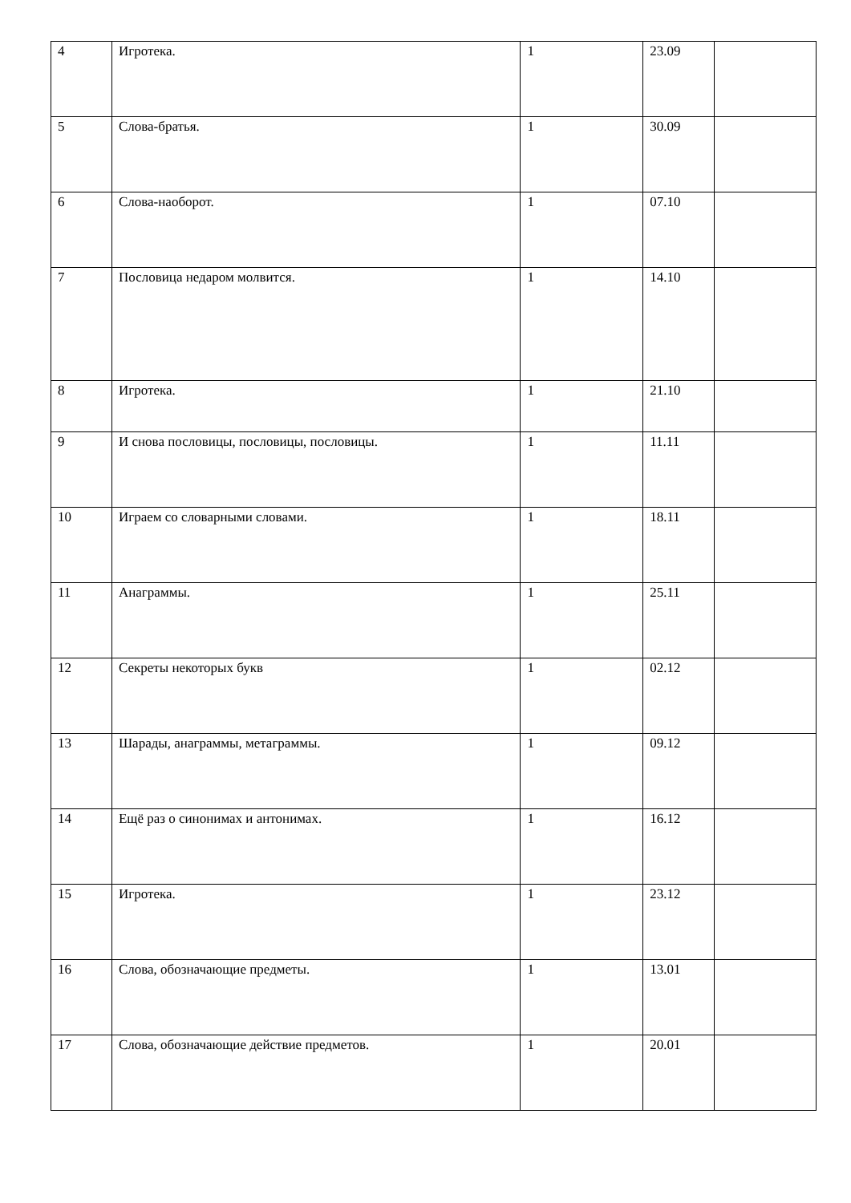| 4 | Игротека. | 1 | 23.09 | |
| 5 | Слова-братья. | 1 | 30.09 | |
| 6 | Слова-наоборот. | 1 | 07.10 | |
| 7 | Пословица недаром молвится. | 1 | 14.10 | |
| 8 | Игротека. | 1 | 21.10 | |
| 9 | И снова пословицы, пословицы, пословицы. | 1 | 11.11 | |
| 10 | Играем со словарными словами. | 1 | 18.11 | |
| 11 | Анаграммы. | 1 | 25.11 | |
| 12 | Секреты некоторых букв | 1 | 02.12 | |
| 13 | Шарады, анаграммы, метаграммы. | 1 | 09.12 | |
| 14 | Ещё раз о синонимах и антонимах. | 1 | 16.12 | |
| 15 | Игротека. | 1 | 23.12 | |
| 16 | Слова, обозначающие предметы. | 1 | 13.01 | |
| 17 | Слова, обозначающие действие предметов. | 1 | 20.01 | |